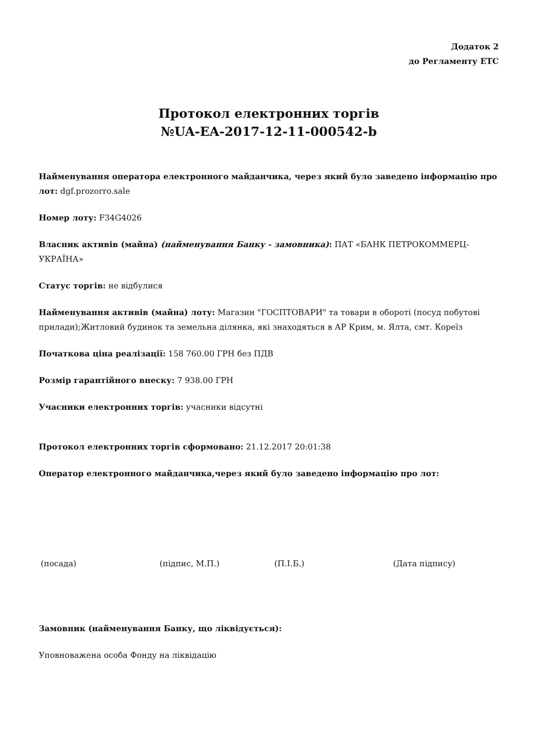Додаток 2
до Регламенту ЕТС
Протокол електронних торгів
№UA-EA-2017-12-11-000542-b
Найменування оператора електронного майданчика, через який було заведено інформацію про лот: dgf.prozorro.sale
Номер лоту: F34G4026
Власник активів (майна) (найменування Банку - замовника): ПАТ «БАНК ПЕТРОКОММЕРЦ-УКРАЇНА»
Статус торгів: не відбулися
Найменування активів (майна) лоту: Магазин "ГОСПТОВАРИ" та товари в обороті (посуд побутові прилади);Житловий будинок та земельна ділянка, які знаходяться в АР Крим, м. Ялта, смт. Кореїз
Початкова ціна реалізації: 158 760.00 ГРН без ПДВ
Розмір гарантійного внеску: 7 938.00 ГРН
Учасники електронних торгів: учасники відсутні
Протокол електронних торгів сформовано: 21.12.2017 20:01:38
Оператор електронного майданчика,через який було заведено інформацію про лот:
(посада) (підпис, М.П.) (П.І.Б.) (Дата підпису)
Замовник (найменування Банку, що ліквідується):
Уповноважена особа Фонду на ліквідацію